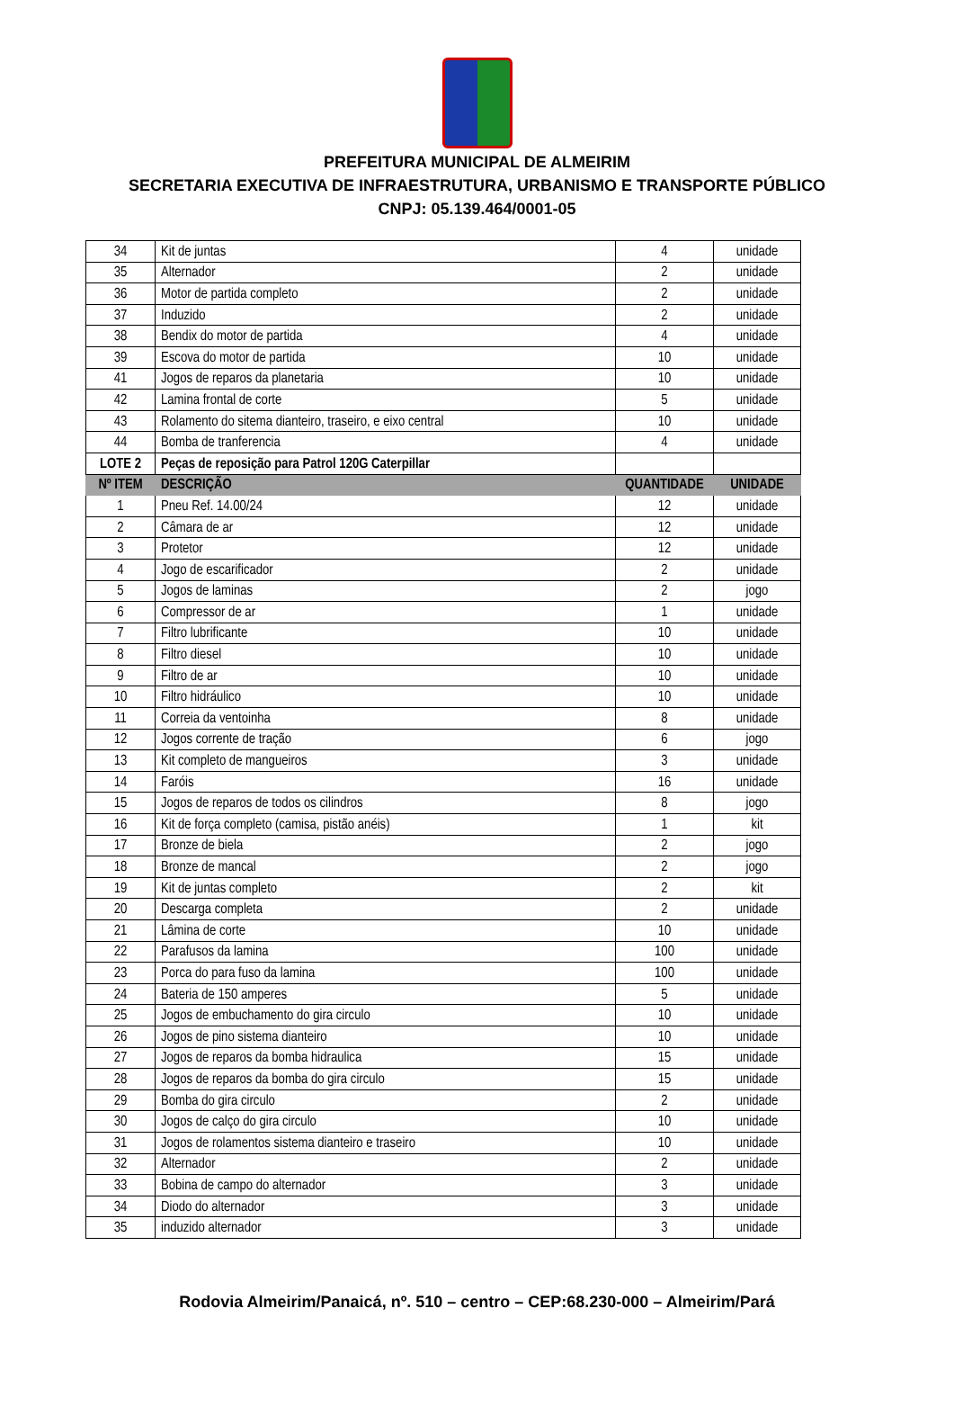PREFEITURA MUNICIPAL DE ALMEIRIM
SECRETARIA EXECUTIVA DE INFRAESTRUTURA, URBANISMO E TRANSPORTE PÚBLICO
CNPJ: 05.139.464/0001-05
| 34 | Kit de juntas | 4 | unidade |
| 35 | Alternador | 2 | unidade |
| 36 | Motor de partida completo | 2 | unidade |
| 37 | Induzido | 2 | unidade |
| 38 | Bendix do motor de partida | 4 | unidade |
| 39 | Escova do motor de partida | 10 | unidade |
| 41 | Jogos de reparos da planetaria | 10 | unidade |
| 42 | Lamina frontal de corte | 5 | unidade |
| 43 | Rolamento do sitema dianteiro, traseiro, e eixo central | 10 | unidade |
| 44 | Bomba de tranferencia | 4 | unidade |
| LOTE 2 | Peças de reposição para Patrol 120G Caterpillar | | |
| Nº ITEM | DESCRIÇÃO | QUANTIDADE | UNIDADE |
| 1 | Pneu Ref. 14.00/24 | 12 | unidade |
| 2 | Câmara de ar | 12 | unidade |
| 3 | Protetor | 12 | unidade |
| 4 | Jogo de escarificador | 2 | unidade |
| 5 | Jogos de laminas | 2 | jogo |
| 6 | Compressor de ar | 1 | unidade |
| 7 | Filtro lubrificante | 10 | unidade |
| 8 | Filtro diesel | 10 | unidade |
| 9 | Filtro de ar | 10 | unidade |
| 10 | Filtro hidráulico | 10 | unidade |
| 11 | Correia da ventoinha | 8 | unidade |
| 12 | Jogos corrente de tração | 6 | jogo |
| 13 | Kit completo de mangueiros | 3 | unidade |
| 14 | Faróis | 16 | unidade |
| 15 | Jogos de reparos de todos os cilindros | 8 | jogo |
| 16 | Kit de força completo (camisa, pistão anéis) | 1 | kit |
| 17 | Bronze de biela | 2 | jogo |
| 18 | Bronze de mancal | 2 | jogo |
| 19 | Kit de juntas completo | 2 | kit |
| 20 | Descarga completa | 2 | unidade |
| 21 | Lâmina de corte | 10 | unidade |
| 22 | Parafusos da lamina | 100 | unidade |
| 23 | Porca do para fuso da lamina | 100 | unidade |
| 24 | Bateria de 150 amperes | 5 | unidade |
| 25 | Jogos de embuchamento do gira circulo | 10 | unidade |
| 26 | Jogos de pino sistema dianteiro | 10 | unidade |
| 27 | Jogos de reparos da bomba hidraulica | 15 | unidade |
| 28 | Jogos de reparos da bomba do gira circulo | 15 | unidade |
| 29 | Bomba do gira circulo | 2 | unidade |
| 30 | Jogos de calço do gira circulo | 10 | unidade |
| 31 | Jogos de rolamentos sistema dianteiro e traseiro | 10 | unidade |
| 32 | Alternador | 2 | unidade |
| 33 | Bobina de campo do alternador | 3 | unidade |
| 34 | Diodo do alternador | 3 | unidade |
| 35 | induzido alternador | 3 | unidade |
Rodovia Almeirim/Panaicá, nº. 510 – centro – CEP:68.230-000 – Almeirim/Pará